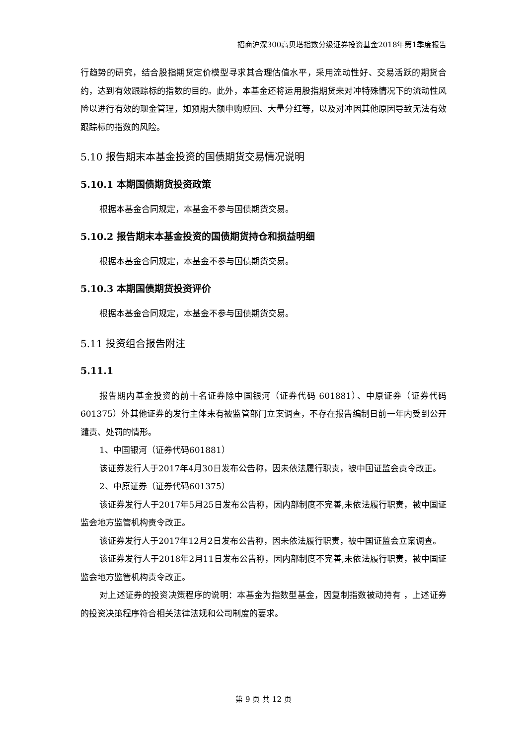招商沪深300高贝塔指数分级证券投资基金2018年第1季度报告
行趋势的研究，结合股指期货定价模型寻求其合理估值水平，采用流动性好、交易活跃的期货合约，达到有效跟踪标的指数的目的。此外，本基金还将运用股指期货来对冲特殊情况下的流动性风险以进行有效的现金管理，如预期大额申购赎回、大量分红等，以及对冲因其他原因导致无法有效跟踪标的指数的风险。
5.10 报告期末本基金投资的国债期货交易情况说明
5.10.1 本期国债期货投资政策
根据本基金合同规定，本基金不参与国债期货交易。
5.10.2 报告期末本基金投资的国债期货持仓和损益明细
根据本基金合同规定，本基金不参与国债期货交易。
5.10.3 本期国债期货投资评价
根据本基金合同规定，本基金不参与国债期货交易。
5.11 投资组合报告附注
5.11.1
报告期内基金投资的前十名证券除中国银河（证券代码 601881）、中原证券（证券代码 601375）外其他证券的发行主体未有被监管部门立案调查，不存在报告编制日前一年内受到公开谴责、处罚的情形。
1、中国银河（证券代码601881）
该证券发行人于2017年4月30日发布公告称，因未依法履行职责，被中国证监会责令改正。
2、中原证券（证券代码601375）
该证券发行人于2017年5月25日发布公告称，因内部制度不完善,未依法履行职责，被中国证监会地方监管机构责令改正。
该证券发行人于2017年12月2日发布公告称，因未依法履行职责，被中国证监会立案调查。
该证券发行人于2018年2月11日发布公告称，因内部制度不完善,未依法履行职责，被中国证监会地方监管机构责令改正。
对上述证券的投资决策程序的说明：本基金为指数型基金，因复制指数被动持有 ，上述证券的投资决策程序符合相关法律法规和公司制度的要求。
第 9 页 共 12 页